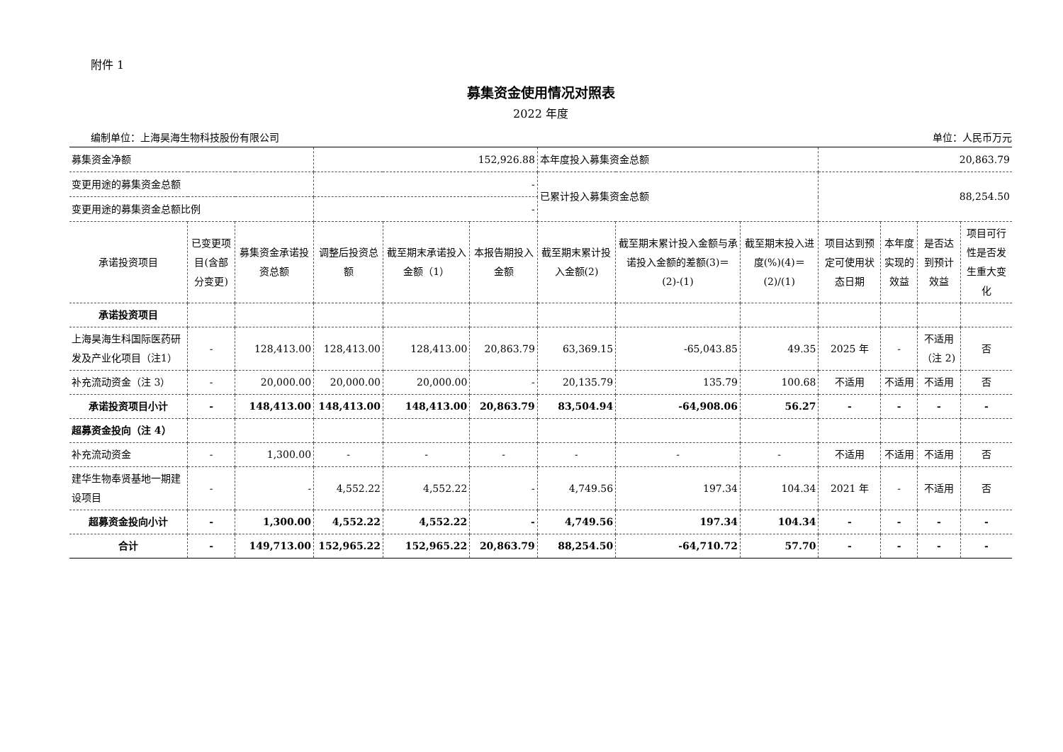附件 1
募集资金使用情况对照表
2022 年度
编制单位：上海昊海生物科技股份有限公司 单位：人民币万元
| 募集资金净额 | | | 152,926.88 | | | 本年度投入募集资金总额 | | | 20,863.79 | | | |
| 变更用途的募集资金总额 | | | - | | | 已累计投入募集资金总额 | | | 88,254.50 | | | |
| 变更用途的募集资金总额比例 | | | - | | | | | | | | | |
| 承诺投资项目 | 已变更项目(含部分变更) | 募集资金承诺投资总额 | 调整后投资总额 | 截至期末承诺投入金额（1） | 本报告期投入金额 | 截至期末累计投入金额(2) | 截至期末累计投入金额与承诺投入金额的差额(3)＝(2)-(1) | 截至期末投入进度(%)(4)＝(2)/(1) | 项目达到预定可使用状态日期 | 本年度实现的效益 | 是否达到预计效益 | 项目可行性是否发生重大变化 |
| 承诺投资项目 | | | | | | | | | | | | |
| 上海昊海生科国际医药研发及产业化项目（注1） | - | 128,413.00 | 128,413.00 | 128,413.00 | 20,863.79 | 63,369.15 | -65,043.85 | 49.35 | 2025 年 | - | 不适用（注 2) | 否 |
| 补充流动资金（注 3） | - | 20,000.00 | 20,000.00 | 20,000.00 | - | 20,135.79 | 135.79 | 100.68 | 不适用 | 不适用 | 不适用 | 否 |
| 承诺投资项目小计 | - | 148,413.00 | 148,413.00 | 148,413.00 | 20,863.79 | 83,504.94 | -64,908.06 | 56.27 | - | - | - | - |
| 超募资金投向（注 4） | | | | | | | | | | | | |
| 补充流动资金 | - | 1,300.00 | - | - | - | - | - | - | 不适用 | 不适用 | 不适用 | 否 |
| 建华生物奉贤基地一期建设项目 | - | - | 4,552.22 | 4,552.22 | - | 4,749.56 | 197.34 | 104.34 | 2021 年 | - | 不适用 | 否 |
| 超募资金投向小计 | - | 1,300.00 | 4,552.22 | 4,552.22 | - | 4,749.56 | 197.34 | 104.34 | - | - | - | - |
| 合计 | - | 149,713.00 | 152,965.22 | 152,965.22 | 20,863.79 | 88,254.50 | -64,710.72 | 57.70 | - | - | - | - |